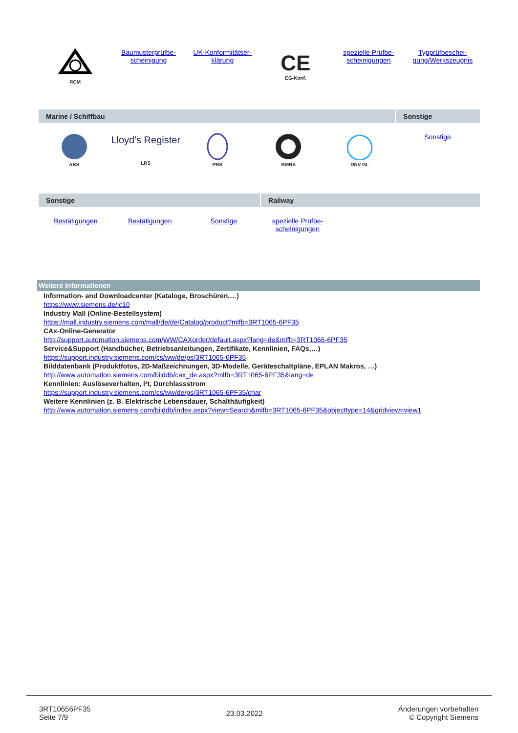| RCM | Baumusterprüfbe- scheinigung | UK-Konformitätser- klärung | CE EG-Konf. | spezielle Prüfbe- scheinigungen | Typprüfbeschei- gung/Werkszeugnis |
| Marine / Schiffbau | | | | | Sonstige |
| ABS | Lloyd's Register LRS | PRS | RMRS | DNV-GL | Sonstige |
| Sonstige | | | Railway | | |
| Bestätigungen | Bestätigungen | Sonstige | spezielle Prüfbe- scheinigungen | | |
Weitere Informationen
Information- and Downloadcenter (Kataloge, Broschüren,…)
https://www.siemens.de/ic10
Industry Mall (Online-Bestellsystem)
https://mall.industry.siemens.com/mall/de/de/Catalog/product?mlfb=3RT1065-6PF35
CAx-Online-Generator
http://support.automation.siemens.com/WW/CAXorder/default.aspx?lang=de&mlfb=3RT1065-6PF35
Service&Support (Handbücher, Betriebsanleitungen, Zertifikate, Kennlinien, FAQs,…)
https://support.industry.siemens.com/cs/ww/de/ps/3RT1065-6PF35
Bilddatenbank (Produktfotos, 2D-Maßzeichnungen, 3D-Modelle, Geräteschaltpläne, EPLAN Makros, …)
http://www.automation.siemens.com/bilddb/cax_de.aspx?mlfb=3RT1065-6PF35&lang=de
Kennlinien: Auslöseverhalten, I²t, Durchlassstrom
https://support.industry.siemens.com/cs/ww/de/ps/3RT1065-6PF35/char
Weitere Kennlinien (z. B. Elektrische Lebensdauer, Schalthäufigkeit)
http://www.automation.siemens.com/bilddb/index.aspx?view=Search&mlfb=3RT1065-6PF35&objecttype=14&gridview=view1
3RT10656PF35
Seite 7/9
23.03.2022
Änderungen vorbehalten
© Copyright Siemens